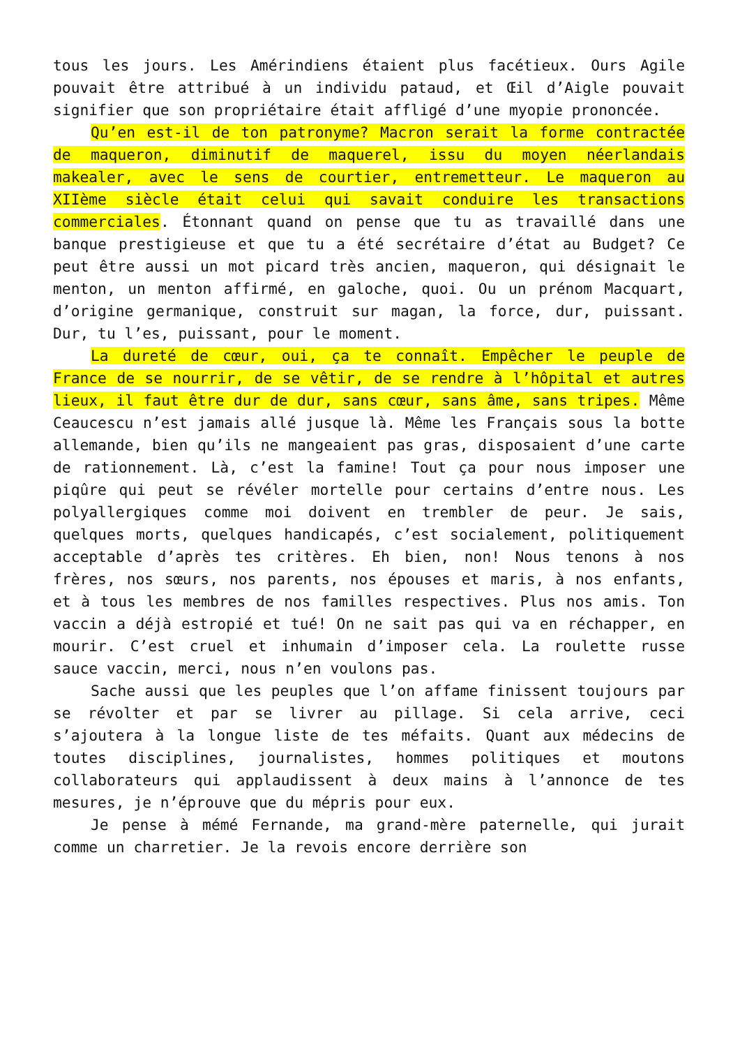tous les jours. Les Amérindiens étaient plus facétieux. Ours Agile pouvait être attribué à un individu pataud, et Œil d’Aigle pouvait signifier que son propriétaire était affligé d’une myopie prononcée.
Qu’en est-il de ton patronyme? Macron serait la forme contractée de maqueron, diminutif de maquerel, issu du moyen néerlandais makealer, avec le sens de courtier, entremetteur. Le maqueron au XIIème siècle était celui qui savait conduire les transactions commerciales. Étonnant quand on pense que tu as travaillé dans une banque prestigieuse et que tu a été secrétaire d’état au Budget? Ce peut être aussi un mot picard très ancien, maqueron, qui désignait le menton, un menton affirmé, en galoche, quoi. Ou un prénom Macquart, d’origine germanique, construit sur magan, la force, dur, puissant. Dur, tu l’es, puissant, pour le moment.
La dureté de cœur, oui, ça te connaît. Empêcher le peuple de France de se nourrir, de se vêtir, de se rendre à l’hôpital et autres lieux, il faut être dur de dur, sans cœur, sans âme, sans tripes. Même Ceaucescu n’est jamais allé jusque là. Même les Français sous la botte allemande, bien qu’ils ne mangeaient pas gras, disposaient d’une carte de rationnement. Là, c’est la famine! Tout ça pour nous imposer une piqûre qui peut se révéler mortelle pour certains d’entre nous. Les polyallergiques comme moi doivent en trembler de peur. Je sais, quelques morts, quelques handicapés, c’est socialement, politiquement acceptable d’après tes critères. Eh bien, non! Nous tenons à nos frères, nos sœurs, nos parents, nos épouses et maris, à nos enfants, et à tous les membres de nos familles respectives. Plus nos amis. Ton vaccin a déjà estropié et tué! On ne sait pas qui va en réchapper, en mourir. C’est cruel et inhumain d’imposer cela. La roulette russe sauce vaccin, merci, nous n’en voulons pas.
Sache aussi que les peuples que l’on affame finissent toujours par se révolter et par se livrer au pillage. Si cela arrive, ceci s’ajoutera à la longue liste de tes méfaits. Quant aux médecins de toutes disciplines, journalistes, hommes politiques et moutons collaborateurs qui applaudissent à deux mains à l’annonce de tes mesures, je n’éprouve que du mépris pour eux.
Je pense à mémé Fernande, ma grand-mère paternelle, qui jurait comme un charretier. Je la revois encore derrière son